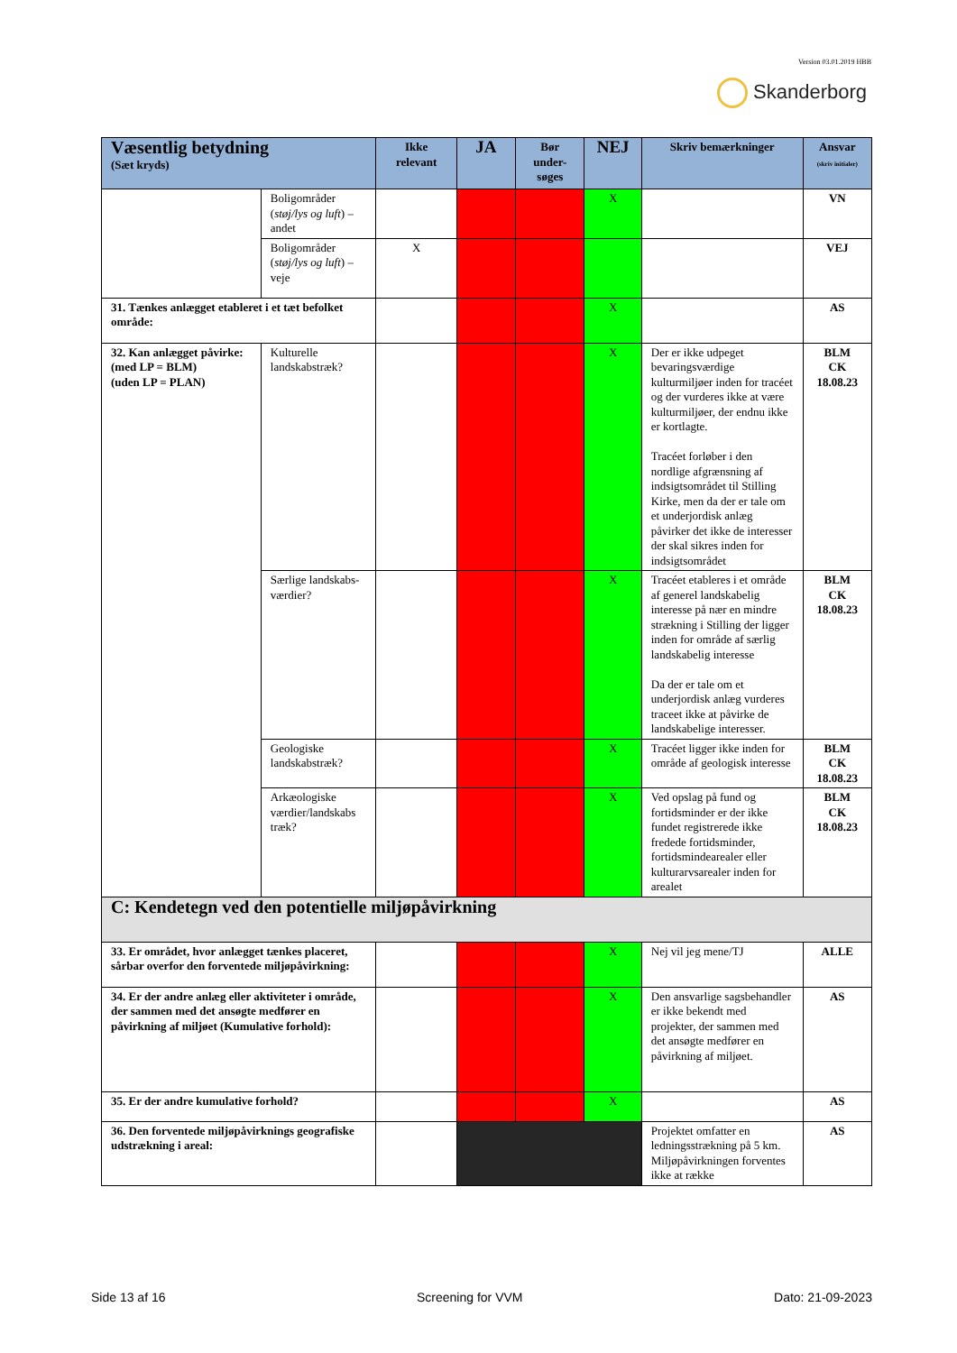Version 03.01.2019 HBB
Skanderborg
| Væsentlig betydning (Sæt kryds) | | Ikke relevant | JA | Bør under-søges | NEJ | Skriv bemærkninger | Ansvar (skriv initialer) |
| --- | --- | --- | --- | --- | --- | --- | --- |
| | Boligområder ( støj/lys og luft ) – andet | | | | X | | VN |
| | Boligområder ( støj/lys og luft ) – veje | X | | | | | VEJ |
| 31. Tænkes anlægget etableret i et tæt befolket område: | | | | | X | | AS |
| 32. Kan anlægget påvirke: (med LP = BLM) (uden LP = PLAN) | Kulturelle landskabstræk? | | | | X | Der er ikke udpeget bevaringsværdige kulturmiljøer inden for tracéet og der vurderes ikke at være kulturmiljøer, der endnu ikke er kortlagte. Tracéet forløber i den nordlige afgrænsning af indsigtsområdet til Stilling Kirke, men da der er tale om et underjordisk anlæg påvirker det ikke de interesser der skal sikres inden for indsigtsområdet | BLM CK 18.08.23 |
| | Særlige landskabs-værdier? | | | | X | Tracéet etableres i et område af generel landskabelig interesse på nær en mindre strækning i Stilling der ligger inden for område af særlig landskabelig interesse Da der er tale om et underjordisk anlæg vurderes traceet ikke at påvirke de landskabelige interesser. | BLM CK 18.08.23 |
| | Geologiske landskabstræk? | | | | X | Tracéet ligger ikke inden for område af geologisk interesse | BLM CK 18.08.23 |
| | Arkæologiske værdier/landskabs træk? | | | | X | Ved opslag på fund og fortidsminder er der ikke fundet registrerede ikke fredede fortidsminder, fortidsmindearealer eller kulturarvsarealer inden for arealet | BLM CK 18.08.23 |
| C: Kendetegn ved den potentielle miljøpåvirkning | | | | | | | |
| 33. Er området, hvor anlægget tænkes placeret, sårbar overfor den forventede miljøpåvirkning: | | | | | X | Nej vil jeg mene/TJ | ALLE |
| 34. Er der andre anlæg eller aktiviteter i område, der sammen med det ansøgte medfører en påvirkning af miljøet (Kumulative forhold): | | | | | X | Den ansvarlige sagsbehandler er ikke bekendt med projekter, der sammen med det ansøgte medfører en påvirkning af miljøet. | AS |
| 35. Er der andre kumulative forhold? | | | | | X | | AS |
| 36. Den forventede miljøpåvirknings geografiske udstrækning i areal: | | | | | | Projektet omfatter en ledningsstrækning på 5 km. Miljøpåvirkningen forventes ikke at række | AS |
Side 13 af 16 Screening for VVM Dato: 21-09-2023